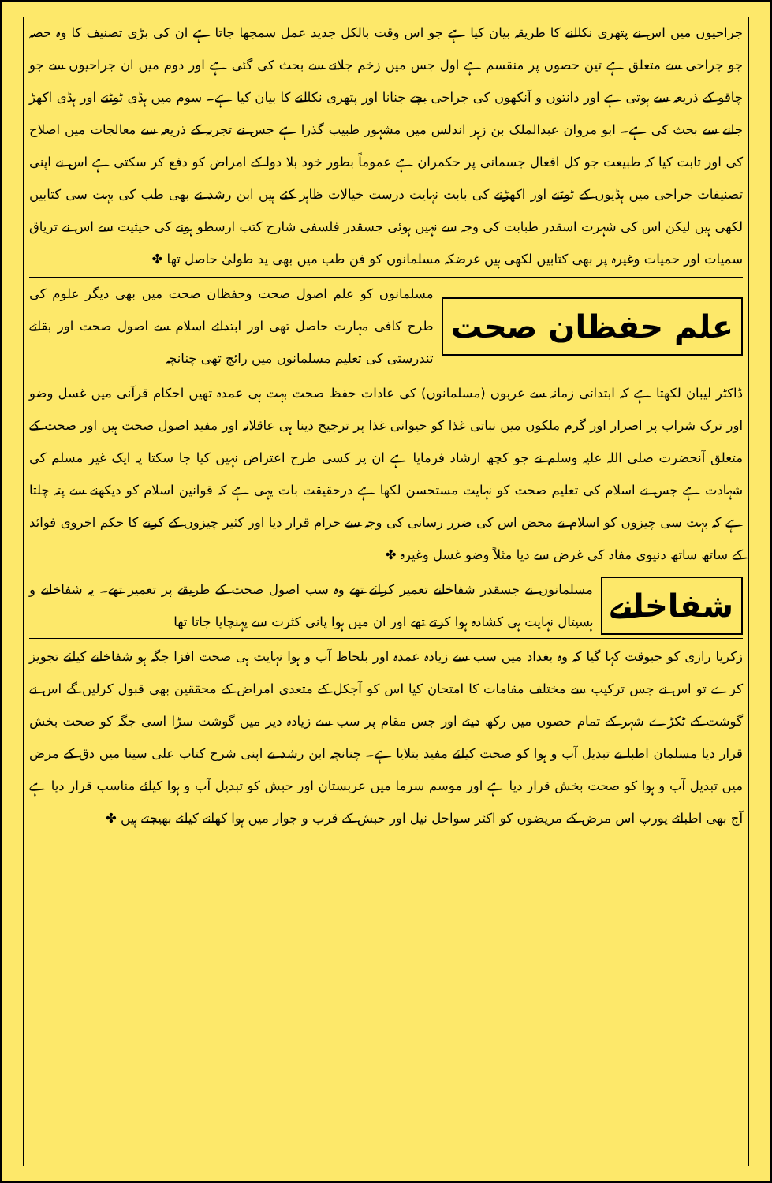جراحیوں میں اس نے پتھری نکالنے کا طریقہ بیان کیا ہے جو اس وقت بالکل جدید عمل سمجھا جاتا ہے ان کی بڑی تصنیف کا وہ حصہ جو جراحی سے متعلق ہے تین حصوں پر منقسم ہے اول جس میں زخم جلانے سے بحث کی گئی ہے اور دوم میں ان جراحیوں سے جو چاقو کے ذریعہ سے ہوتی ہے اور دانتوں و آنکھوں کی جراحی بچے جنانا اور پتھری نکالنے کا بیان کیا ہے۔ سوم میں ہڈی ٹوٹنے اور ہڈی اکھڑ جانے سے بحث کی ہے۔ ابو مروان عبدالملک بن زہر اندلس میں مشہور طبیب گذرا ہے جس نے تجربہ کے ذریعہ سے معالجات میں اصلاح کی اور ثابت کیا کہ طبیعت جو کل افعال جسمانی پر حکمران ہے عموماً بطور خود بلا دوا کے امراض کو دفع کر سکتی ہے اس نے اپنی تصنیفات جراحی میں ہڈیوں کے ٹوٹنے اور اکھڑنے کی بابت نہایت درست خیالات ظاہر کئے ہیں ابن رشد نے بھی طب کی بہت سی کتابیں لکھی ہیں لیکن اس کی شہرت اسقدر طبابت کی وجہ سے نہیں ہوئی جسقدر فلسفی شارح کتب ارسطو ہونے کی حیثیت سے اس نے تریاق سمیات اور حمیات وغیرہ پر بھی کتابیں لکھی ہیں غرضکہ مسلمانوں کو فن طب میں بھی ید طولیٰ حاصل تھا ✤
علم حفظان صحت
مسلمانوں کو علم اصول صحت وحفظان صحت میں بھی دیگر علوم کی طرح کافی مہارت حاصل تھی اور ابتدائے اسلام سے اصول صحت اور بقائے تندرستی کی تعلیم مسلمانوں میں رائج تھی چنانچہ
ڈاکٹر لیبان لکھتا ہے کہ ابتدائی زمانہ سے عربوں (مسلمانوں) کی عادات حفظ صحت بہت ہی عمدہ تھیں احکام قرآنی میں غسل وضو اور ترک شراب پر اصرار اور گرم ملکوں میں نباتی غذا کو حیوانی غذا پر ترجیح دینا ہی عاقلانہ اور مفید اصول صحت ہیں اور صحت کے متعلق آنحضرت صلی اللہ علیہ وسلم نے جو کچھ ارشاد فرمایا ہے ان پر کسی طرح اعتراض نہیں کیا جا سکتا یہ ایک غیر مسلم کی شہادت ہے جس نے اسلام کی تعلیم صحت کو نہایت مستحسن لکھا ہے درحقیقت بات یہی ہے کہ قوانین اسلام کو دیکھنے سے پتہ چلتا ہے کہ بہت سی چیزوں کو اسلام نے محض اس کی ضرر رسانی کی وجہ سے حرام قرار دیا اور کثیر چیزوں کے کرنے کا حکم اخروی فوائد کے ساتھ ساتھ دنیوی مفاد کی غرض سے دیا مثلاً وضو غسل وغیرہ ✤
شفاخانے
مسلمانوں نے جسقدر شفاخانے تعمیر کرائے تھے وہ سب اصول صحت کے طریقے پر تعمیر تھے۔ یہ شفاخانے و ہسپتال نہایت ہی کشادہ ہوا کرتے تھے اور ان میں ہوا پانی کثرت سے پہنچایا جاتا تھا
زکریا رازی کو جبوقت کہا گیا کہ وہ بغداد میں سب سے زیادہ عمدہ اور بلحاظ آب و ہوا نہایت ہی صحت افزا جگہ ہو شفاخانے کیلئے تجویز کرے تو اس نے جس ترکیب سے مختلف مقامات کا امتحان کیا اس کو آجکل کے متعدی امراض کے محققین بھی قبول کرلیں گے اس نے گوشت کے ٹکڑے شہر کے تمام حصوں میں رکھ دیئے اور جس مقام پر سب سے زیادہ دیر میں گوشت سڑا اسی جگہ کو صحت بخش قرار دیا مسلمان اطبا نے تبدیل آب و ہوا کو صحت کیلئے مفید بتلایا ہے۔ چنانچہ ابن رشد نے اپنی شرح کتاب علی سینا میں دق کے مرض میں تبدیل آب و ہوا کو صحت بخش قرار دیا ہے اور موسم سرما میں عربستان اور حبش کو تبدیل آب و ہوا کیلئے مناسب قرار دیا ہے آج بھی اطبائے یورپ اس مرض کے مریضوں کو اکثر سواحل نیل اور حبش کے قرب و جوار میں ہوا کھانے کیلئے بھیجتے ہیں ✤